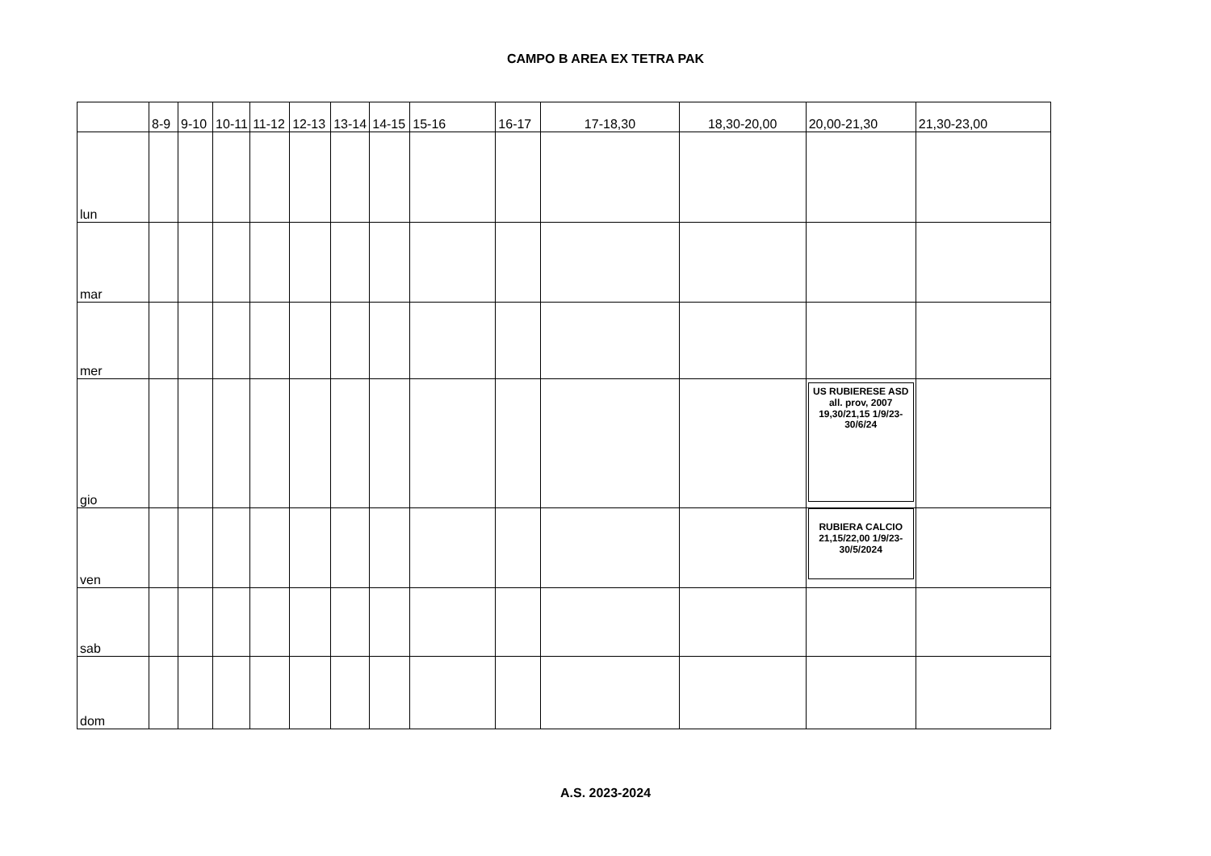CAMPO B AREA EX TETRA PAK
| | 8-9 | 9-10 | 10-11 | 11-12 | 12-13 | 13-14 | 14-15 | 15-16 | 16-17 | 17-18,30 | 18,30-20,00 | 20,00-21,30 | 21,30-23,00 |
| --- | --- | --- | --- | --- | --- | --- | --- | --- | --- | --- | --- | --- | --- |
| lun | | | | | | | | | | | | | |
| mar | | | | | | | | | | | | | |
| mer | | | | | | | | | | | | | |
| gio | | | | | | | | | | | | US RUBIERESE ASD all. prov, 2007 19,30/21,15 1/9/23-30/6/24 | |
| ven | | | | | | | | | | | | RUBIERA CALCIO 21,15/22,00 1/9/23-30/5/2024 | |
| sab | | | | | | | | | | | | | |
| dom | | | | | | | | | | | | | |
A.S. 2023-2024